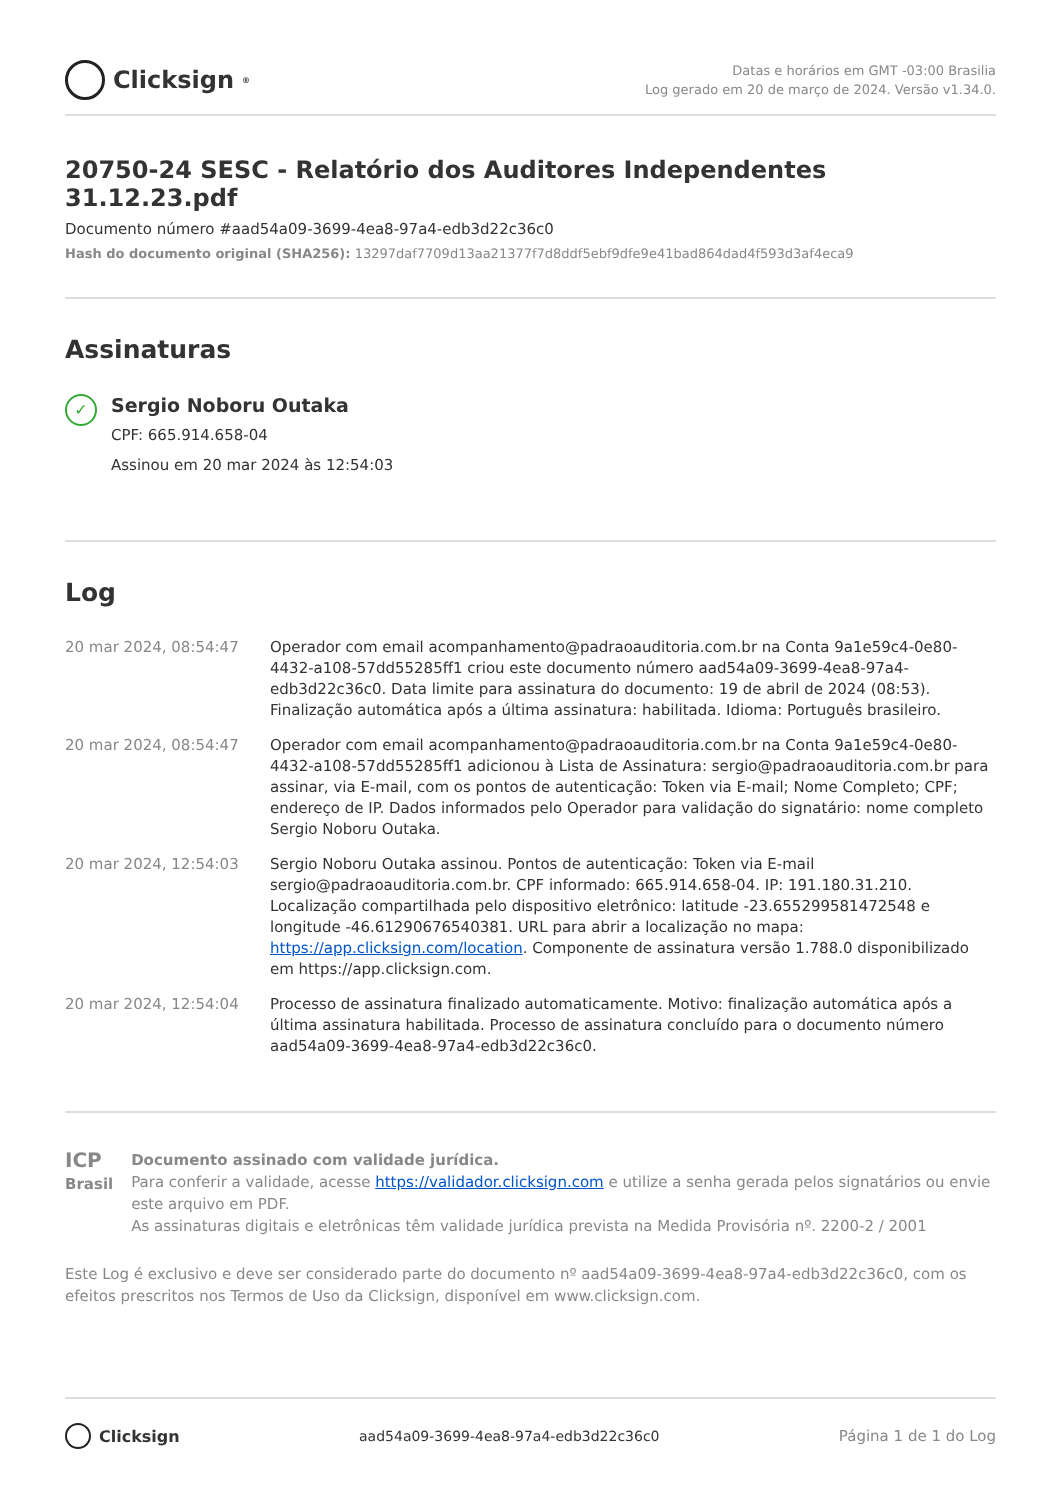Clicksign<sup>®</sup>
Datas e horários em GMT -03:00 Brasilia
Log gerado em 20 de março de 2024. Versão v1.34.0.
20750-24 SESC - Relatório dos Auditores Independentes 31.12.23.pdf
Documento número #aad54a09-3699-4ea8-97a4-edb3d22c36c0
Hash do documento original (SHA256): 13297daf7709d13aa21377f7d8ddf5ebf9dfe9e41bad864dad4f593d3af4eca9
Assinaturas
✓
Sergio Noboru Outaka
CPF: 665.914.658-04
Assinou em 20 mar 2024 às 12:54:03
Log
| 20 mar 2024, 08:54:47 | Operador com email acompanhamento@padraoauditoria.com.br na Conta 9a1e59c4-0e80-4432-a108-57dd55285ff1 criou este documento número aad54a09-3699-4ea8-97a4-edb3d22c36c0. Data limite para assinatura do documento: 19 de abril de 2024 (08:53). Finalização automática após a última assinatura: habilitada. Idioma: Português brasileiro. |
| 20 mar 2024, 08:54:47 | Operador com email acompanhamento@padraoauditoria.com.br na Conta 9a1e59c4-0e80-4432-a108-57dd55285ff1 adicionou à Lista de Assinatura: sergio@padraoauditoria.com.br para assinar, via E-mail, com os pontos de autenticação: Token via E-mail; Nome Completo; CPF; endereço de IP. Dados informados pelo Operador para validação do signatário: nome completo Sergio Noboru Outaka. |
| 20 mar 2024, 12:54:03 | Sergio Noboru Outaka assinou. Pontos de autenticação: Token via E-mail sergio@padraoauditoria.com.br. CPF informado: 665.914.658-04. IP: 191.180.31.210. Localização compartilhada pelo dispositivo eletrônico: latitude -23.655299581472548 e longitude -46.61290676540381. URL para abrir a localização no mapa: https://app.clicksign.com/location . Componente de assinatura versão 1.788.0 disponibilizado em https://app.clicksign.com. |
| 20 mar 2024, 12:54:04 | Processo de assinatura finalizado automaticamente. Motivo: finalização automática após a última assinatura habilitada. Processo de assinatura concluído para o documento número aad54a09-3699-4ea8-97a4-edb3d22c36c0. |
ICP
Brasil
Documento assinado com validade jurídica.
Para conferir a validade, acesse https://validador.clicksign.com e utilize a senha gerada pelos signatários ou envie este arquivo em PDF.
As assinaturas digitais e eletrônicas têm validade jurídica prevista na Medida Provisória nº. 2200-2 / 2001
Este Log é exclusivo e deve ser considerado parte do documento nº aad54a09-3699-4ea8-97a4-edb3d22c36c0, com os efeitos prescritos nos Termos de Uso da Clicksign, disponível em www.clicksign.com.
Clicksign
aad54a09-3699-4ea8-97a4-edb3d22c36c0
Página 1 de 1 do Log